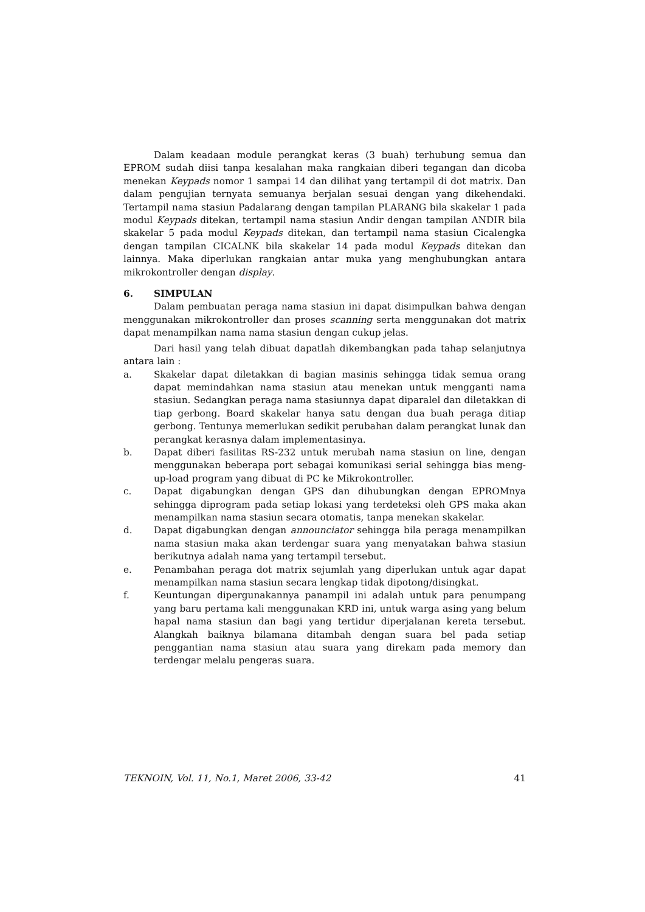Dalam keadaan module perangkat keras (3 buah) terhubung semua dan EPROM sudah diisi tanpa kesalahan maka rangkaian diberi tegangan dan dicoba menekan Keypads nomor 1 sampai 14 dan dilihat yang tertampil di dot matrix. Dan dalam pengujian ternyata semuanya berjalan sesuai dengan yang dikehendaki. Tertampil nama stasiun Padalarang dengan tampilan PLARANG bila skakelar 1 pada modul Keypads ditekan, tertampil nama stasiun Andir dengan tampilan ANDIR bila skakelar 5 pada modul Keypads ditekan, dan tertampil nama stasiun Cicalengka dengan tampilan CICALNK bila skakelar 14 pada modul Keypads ditekan dan lainnya. Maka diperlukan rangkaian antar muka yang menghubungkan antara mikrokontroller dengan display.
6. SIMPULAN
Dalam pembuatan peraga nama stasiun ini dapat disimpulkan bahwa dengan menggunakan mikrokontroller dan proses scanning serta menggunakan dot matrix dapat menampilkan nama nama stasiun dengan cukup jelas.
Dari hasil yang telah dibuat dapatlah dikembangkan pada tahap selanjutnya antara lain :
a. Skakelar dapat diletakkan di bagian masinis sehingga tidak semua orang dapat memindahkan nama stasiun atau menekan untuk mengganti nama stasiun. Sedangkan peraga nama stasiunnya dapat diparalel dan diletakkan di tiap gerbong. Board skakelar hanya satu dengan dua buah peraga ditiap gerbong. Tentunya memerlukan sedikit perubahan dalam perangkat lunak dan perangkat kerasnya dalam implementasinya.
b. Dapat diberi fasilitas RS-232 untuk merubah nama stasiun on line, dengan menggunakan beberapa port sebagai komunikasi serial sehingga bias meng-up-load program yang dibuat di PC ke Mikrokontroller.
c. Dapat digabungkan dengan GPS dan dihubungkan dengan EPROMnya sehingga diprogram pada setiap lokasi yang terdeteksi oleh GPS maka akan menampilkan nama stasiun secara otomatis, tanpa menekan skakelar.
d. Dapat digabungkan dengan announciator sehingga bila peraga menampilkan nama stasiun maka akan terdengar suara yang menyatakan bahwa stasiun berikutnya adalah nama yang tertampil tersebut.
e. Penambahan peraga dot matrix sejumlah yang diperlukan untuk agar dapat menampilkan nama stasiun secara lengkap tidak dipotong/disingkat.
f. Keuntungan dipergunakannya panampil ini adalah untuk para penumpang yang baru pertama kali menggunakan KRD ini, untuk warga asing yang belum hapal nama stasiun dan bagi yang tertidur diperjalanan kereta tersebut. Alangkah baiknya bilamana ditambah dengan suara bel pada setiap penggantian nama stasiun atau suara yang direkam pada memory dan terdengar melalu pengeras suara.
TEKNOIN, Vol. 11, No.1, Maret 2006, 33-42 41